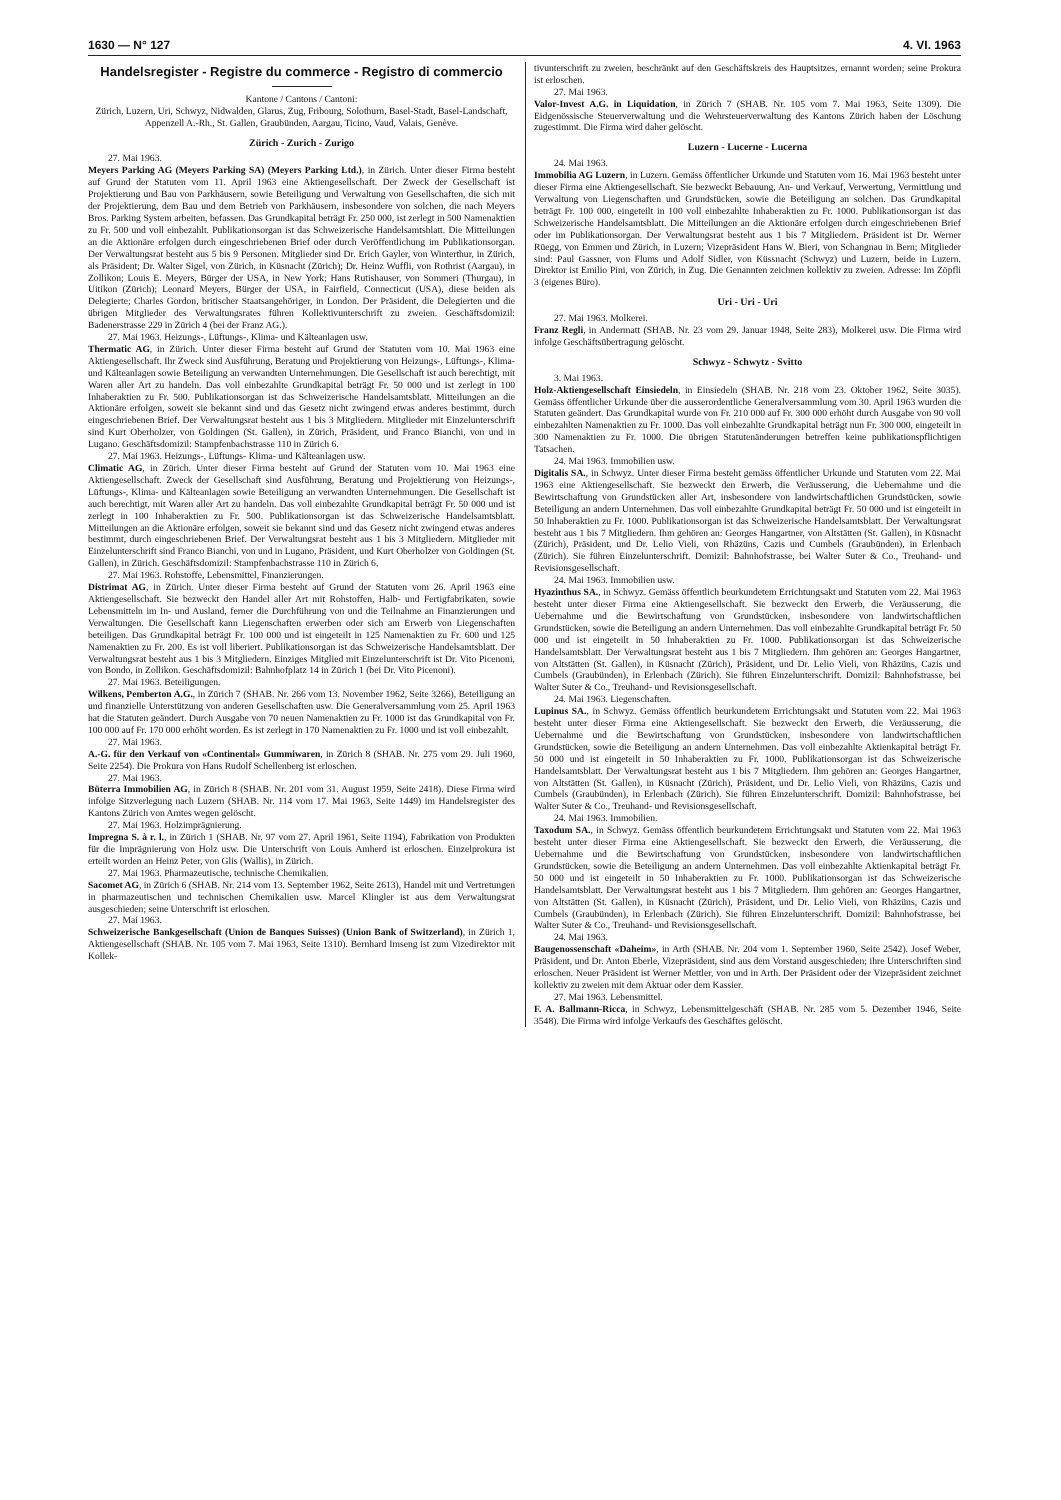1630 — N° 127 4. VI. 1963
Handelsregister - Registre du commerce - Registro di commercio
Kantone / Cantons / Cantoni:
Zürich, Luzern, Uri, Schwyz, Nidwalden, Glarus, Zug, Fribourg, Solothurn, Basel-Stadt, Basel-Landschaft, Appenzell A.-Rh., St. Gallen, Graubünden, Aargau, Ticino, Vaud, Valais, Genève.
Zürich - Zurich - Zurigo
27. Mai 1963.
Meyers Parking AG (Meyers Parking SA) (Meyers Parking Ltd.), in Zürich. Unter dieser Firma besteht auf Grund der Statuten vom 11. April 1963 eine Aktiengesellschaft. Der Zweck der Gesellschaft ist Projektierung und Bau von Parkhäusern, sowie Beteiligung und Verwaltung von Gesellschaften, die sich mit der Projektierung, dem Bau und dem Betrieb von Parkhäusern, insbesondere von solchen, die nach Meyers Bros. Parking System arbeiten, befassen. Das Grundkapital beträgt Fr. 250 000, ist zerlegt in 500 Namenaktien zu Fr. 500 und voll einbezahlt. Publikationsorgan ist das Schweizerische Handelsamtsblatt. Die Mitteilungen an die Aktionäre erfolgen durch eingeschriebenen Brief oder durch Veröffentlichung im Publikationsorgan. Der Verwaltungsrat besteht aus 5 bis 9 Personen. Mitglieder sind Dr. Erich Gayler, von Winterthur, in Zürich, als Präsident; Dr. Walter Sigel, von Zürich, in Küsnacht (Zürich); Dr. Heinz Wuffli, von Rothrist (Aargau), in Zollikon; Louis E. Meyers, Bürger der USA, in New York; Hans Rutishauser, von Sommeri (Thurgau), in Uitikon (Zürich); Leonard Meyers, Bürger der USA, in Fairfield, Connecticut (USA), diese beiden als Delegierte; Charles Gordon, britischer Staatsangehöriger, in London. Der Präsident, die Delegierten und die übrigen Mitglieder des Verwaltungsrates führen Kollektivunterschrift zu zweien. Geschäftsdomizil: Badenerstrasse 229 in Zürich 4 (bei der Franz AG.).
27. Mai 1963. Heizungs-, Lüftungs-, Klima- und Kälteanlagen usw.
Thermatic AG, in Zürich. Unter dieser Firma besteht auf Grund der Statuten vom 10. Mai 1963 eine Aktiengesellschaft. Ihr Zweck sind Ausführung, Beratung und Projektierung von Heizungs-, Lüftungs-, Klima- und Kälteanlagen sowie Beteiligung an verwandten Unternehmungen. Die Gesellschaft ist auch berechtigt, mit Waren aller Art zu handeln. Das voll einbezahlte Grundkapital beträgt Fr. 50 000 und ist zerlegt in 100 Inhaberaktien zu Fr. 500. Publikationsorgan ist das Schweizerische Handelsamtsblatt. Mitteilungen an die Aktionäre erfolgen, soweit sie bekannt sind und das Gesetz nicht zwingend etwas anderes bestimmt, durch eingeschriebenen Brief. Der Verwaltungsrat besteht aus 1 bis 3 Mitgliedern. Mitglieder mit Einzelunterschrift sind Kurt Oberholzer, von Goldingen (St. Gallen), in Zürich, Präsident, und Franco Bianchi, von und in Lugano. Geschäftsdomizil: Stampfenbachstrasse 110 in Zürich 6.
27. Mai 1963. Heizungs-, Lüftungs- Klima- und Kälteanlagen usw.
Climatic AG, in Zürich. Unter dieser Firma besteht auf Grund der Statuten vom 10. Mai 1963 eine Aktiengesellschaft. Zweck der Gesellschaft sind Ausführung, Beratung und Projektierung von Heizungs-, Lüftungs-, Klima- und Kälteanlagen sowie Beteiligung an verwandten Unternehmungen. Die Gesellschaft ist auch berechtigt, mit Waren aller Art zu handeln. Das voll einbezahlte Grundkapital beträgt Fr. 50 000 und ist zerlegt in 100 Inhaberaktien zu Fr. 500. Publikationsorgan ist das Schweizerische Handelsamtsblatt. Mitteilungen an die Aktionäre erfolgen, soweit sie bekannt sind und das Gesetz nicht zwingend etwas anderes bestimmt, durch eingeschriebenen Brief. Der Verwaltungsrat besteht aus 1 bis 3 Mitgliedern. Mitglieder mit Einzelunterschrift sind Franco Bianchi, von und in Lugano, Präsident, und Kurt Oberholzer von Goldingen (St. Gallen), in Zürich. Geschäftsdomizil: Stampfenbachstrasse 110 in Zürich 6.
27. Mai 1963. Rohstoffe, Lebensmittel, Finanzierungen.
Distrimat AG, in Zürich. Unter dieser Firma besteht auf Grund der Statuten vom 26. April 1963 eine Aktiengesellschaft. Sie bezweckt den Handel aller Art mit Rohstoffen, Halb- und Fertigfabrikaten, sowie Lebensmitteln im In- und Ausland, ferner die Durchführung von und die Teilnahme an Finanzierungen und Verwaltungen. Die Gesellschaft kann Liegenschaften erwerben oder sich am Erwerb von Liegenschaften beteiligen. Das Grundkapital beträgt Fr. 100 000 und ist eingeteilt in 125 Namenaktien zu Fr. 600 und 125 Namenaktien zu Fr. 200. Es ist voll liberiert. Publikationsorgan ist das Schweizerische Handelsamtsblatt. Der Verwaltungsrat besteht aus 1 bis 3 Mitgliedern. Einziges Mitglied mit Einzelunterschrift ist Dr. Vito Picenoni, von Bondo, in Zollikon. Geschäftsdomizil: Bahnhofplatz 14 in Zürich 1 (bei Dr. Vito Picenoni).
27. Mai 1963. Beteiligungen.
Wilkens, Pemberton A.G., in Zürich 7 (SHAB. Nr. 266 vom 13. November 1962, Seite 3266), Beteiligung an und finanzielle Unterstützung von anderen Gesellschaften usw. Die Generalversammlung vom 25. April 1963 hat die Statuten geändert. Durch Ausgabe von 70 neuen Namenaktien zu Fr. 1000 ist das Grundkapital von Fr. 100 000 auf Fr. 170 000 erhöht worden. Es ist zerlegt in 170 Namenaktien zu Fr. 1000 und ist voll einbezahlt.
27. Mai 1963.
A.-G. für den Verkauf von «Continental» Gummiwaren, in Zürich 8 (SHAB. Nr. 275 vom 29. Juli 1960, Seite 2254). Die Prokura von Hans Rudolf Schellenberg ist erloschen.
27. Mai 1963.
Büterra Immobilien AG, in Zürich 8 (SHAB. Nr. 201 vom 31. August 1959, Seite 2418). Diese Firma wird infolge Sitzverlegung nach Luzern (SHAB. Nr. 114 vom 17. Mai 1963, Seite 1449) im Handelsregister des Kantons Zürich von Amtes wegen gelöscht.
27. Mai 1963. Holzimprägnierung.
Impregna S. à r. l., in Zürich 1 (SHAB. Nr. 97 vom 27. April 1961, Seite 1194), Fabrikation von Produkten für die Imprägnierung von Holz usw. Die Unterschrift von Louis Amherd ist erloschen. Einzelprokura ist erteilt worden an Heinz Peter, von Glis (Wallis), in Zürich.
27. Mai 1963. Pharmazeutische, technische Chemikalien.
Sacomet AG, in Zürich 6 (SHAB. Nr. 214 vom 13. September 1962, Seite 2613), Handel mit und Vertretungen in pharmazeutischen und technischen Chemikalien usw. Marcel Klingler ist aus dem Verwaltungsrat ausgeschieden; seine Unterschrift ist erloschen.
27. Mai 1963.
Schweizerische Bankgesellschaft (Union de Banques Suisses) (Union Bank of Switzerland), in Zürich 1, Aktiengesellschaft (SHAB. Nr. 105 vom 7. Mai 1963, Seite 1310). Bernhard Imseng ist zum Vizedirektor mit Kollek-
tivunterschrift zu zweien, beschränkt auf den Geschäftskreis des Hauptsitzes, ernannt worden; seine Prokura ist erloschen.
27. Mai 1963.
Valor-Invest A.G. in Liquidation, in Zürich 7 (SHAB. Nr. 105 vom 7. Mai 1963, Seite 1309). Die Eidgenössische Steuerverwaltung und die Wehrsteuerverwaltung des Kantons Zürich haben der Löschung zugestimmt. Die Firma wird daher gelöscht.
Luzern - Lucerne - Lucerna
24. Mai 1963.
Immobilia AG Luzern, in Luzern. Gemäss öffentlicher Urkunde und Statuten vom 16. Mai 1963 besteht unter dieser Firma eine Aktiengesellschaft. Sie bezweckt Bebauung, An- und Verkauf, Verwertung, Vermittlung und Verwaltung von Liegenschaften und Grundstücken, sowie die Beteiligung an solchen. Das Grundkapital beträgt Fr. 100 000, eingeteilt in 100 voll einbezahlte Inhaberaktien zu Fr. 1000. Publikationsorgan ist das Schweizerische Handelsamtsblatt. Die Mitteilungen an die Aktionäre erfolgen durch eingeschriebenen Brief oder im Publikationsorgan. Der Verwaltungsrat besteht aus 1 bis 7 Mitgliedern. Präsident ist Dr. Werner Rüegg, von Emmen und Zürich, in Luzern; Vizepräsident Hans W. Bieri, von Schangnau in Bern; Mitglieder sind: Paul Gassner, von Flums und Adolf Sidler, von Küssnacht (Schwyz) und Luzern, beide in Luzern. Direktor ist Emilio Pini, von Zürich, in Zug. Die Genannten zeichnen kollektiv zu zweien. Adresse: Im Zöpfli 3 (eigenes Büro).
Uri - Uri - Uri
27. Mai 1963. Molkerei.
Franz Regli, in Andermatt (SHAB. Nr. 23 vom 29. Januar 1948, Seite 283), Molkerei usw. Die Firma wird infolge Geschäftsübertragung gelöscht.
Schwyz - Schwytz - Svitto
3. Mai 1963.
Holz-Aktiengesellschaft Einsiedeln, in Einsiedeln (SHAB. Nr. 218 vom 23. Oktober 1962, Seite 3035). Gemäss öffentlicher Urkunde über die ausserordentliche Generalversammlung vom 30. April 1963 wurden die Statuten geändert. Das Grundkapital wurde von Fr. 210 000 auf Fr. 300 000 erhöht durch Ausgabe von 90 voll einbezahlten Namenaktien zu Fr. 1000. Das voll einbezahlte Grundkapital beträgt nun Fr. 300 000, eingeteilt in 300 Namenaktien zu Fr. 1000. Die übrigen Statutenänderungen betreffen keine publikationspflichtigen Tatsachen.
24. Mai 1963. Immobilien usw.
Digitalis SA., in Schwyz. Unter dieser Firma besteht gemäss öffentlicher Urkunde und Statuten vom 22. Mai 1963 eine Aktiengesellschaft. Sie bezweckt den Erwerb, die Veräusserung, die Uebernahme und die Bewirtschaftung von Grundstücken aller Art, insbesondere von landwirtschaftlichen Grundstücken, sowie Beteiligung an andern Unternehmen. Das voll einbezahlte Grundkapital beträgt Fr. 50 000 und ist eingeteilt in 50 Inhaberaktien zu Fr. 1000. Publikationsorgan ist das Schweizerische Handelsamtsblatt. Der Verwaltungsrat besteht aus 1 bis 7 Mitgliedern. Ihm gehören an: Georges Hangartner, von Altstätten (St. Gallen), in Küsnacht (Zürich), Präsident, und Dr. Lelio Vieli, von Rhäzüns, Cazis und Cumbels (Graubünden), in Erlenbach (Zürich). Sie führen Einzelunterschrift. Domizil: Bahnhofstrasse, bei Walter Suter & Co., Treuhand- und Revisionsgesellschaft.
24. Mai 1963. Immobilien usw.
Hyazinthus SA., in Schwyz. Gemäss öffentlich beurkundetem Errichtungsakt und Statuten vom 22. Mai 1963 besteht unter dieser Firma eine Aktiengesellschaft. Sie bezweckt den Erwerb, die Veräusserung, die Uebernahme und die Bewirtschaftung von Grundstücken, insbesondere von landwirtschaftlichen Grundstücken, sowie die Beteiligung an andern Unternehmen. Das voll einbezahlte Grundkapital beträgt Fr. 50 000 und ist eingeteilt in 50 Inhaberaktien zu Fr. 1000. Publikationsorgan ist das Schweizerische Handelsamtsblatt. Der Verwaltungsrat besteht aus 1 bis 7 Mitgliedern. Ihm gehören an: Georges Hangartner, von Altstätten (St. Gallen), in Küsnacht (Zürich), Präsident, und Dr. Lelio Vieli, von Rhäzüns, Cazis und Cumbels (Graubünden), in Erlenbach (Zürich). Sie führen Einzelunterschrift. Domizil: Bahnhofstrasse, bei Walter Suter & Co., Treuhand- und Revisionsgesellschaft.
24. Mai 1963. Liegenschaften.
Lupinus SA., in Schwyz. Gemäss öffentlich beurkundetem Errichtungsakt und Statuten vom 22. Mai 1963 besteht unter dieser Firma eine Aktiengesellschaft. Sie bezweckt den Erwerb, die Veräusserung, die Uebernahme und die Bewirtschaftung von Grundstücken, insbesondere von landwirtschaftlichen Grundstücken, sowie die Beteiligung an andern Unternehmen. Das voll einbezahlte Aktienkapital beträgt Fr. 50 000 und ist eingeteilt in 50 Inhaberaktien zu Fr. 1000. Publikationsorgan ist das Schweizerische Handelsamtsblatt. Der Verwaltungsrat besteht aus 1 bis 7 Mitgliedern. Ihm gehören an: Georges Hangartner, von Altstätten (St. Gallen), in Küsnacht (Zürich), Präsident, und Dr. Lelio Vieli, von Rhäzüns, Cazis und Cumbels (Graubünden), in Erlenbach (Zürich). Sie führen Einzelunterschrift. Domizil: Bahnhofstrasse, bei Walter Suter & Co., Treuhand- und Revisionsgesellschaft.
24. Mai 1963. Immobilien.
Taxodum SA., in Schwyz. Gemäss öffentlich beurkundetem Errichtungsakt und Statuten vom 22. Mai 1963 besteht unter dieser Firma eine Aktiengesellschaft. Sie bezweckt den Erwerb, die Veräusserung, die Uebernahme und die Bewirtschaftung von Grundstücken, insbesondere von landwirtschaftlichen Grundstücken, sowie die Beteiligung an andern Unternehmen. Das voll einbezahlte Aktienkapital beträgt Fr. 50 000 und ist eingeteilt in 50 Inhaberaktien zu Fr. 1000. Publikationsorgan ist das Schweizerische Handelsamtsblatt. Der Verwaltungsrat besteht aus 1 bis 7 Mitgliedern. Ihm gehören an: Georges Hangartner, von Altstätten (St. Gallen), in Küsnacht (Zürich), Präsident, und Dr. Lelio Vieli, von Rhäzüns, Cazis und Cumbels (Graubünden), in Erlenbach (Zürich). Sie führen Einzelunterschrift. Domizil: Bahnhofstrasse, bei Walter Suter & Co., Treuhand- und Revisionsgesellschaft.
24. Mai 1963.
Baugenossenschaft «Daheim», in Arth (SHAB. Nr. 204 vom 1. September 1960, Seite 2542). Josef Weber, Präsident, und Dr. Anton Eberle, Vizepräsident, sind aus dem Vorstand ausgeschieden; ihre Unterschriften sind erloschen. Neuer Präsident ist Werner Mettler, von und in Arth. Der Präsident oder der Vizepräsident zeichnet kollektiv zu zweien mit dem Aktuar oder dem Kassier.
27. Mai 1963. Lebensmittel.
F. A. Ballmann-Ricca, in Schwyz, Lebensmittelgeschäft (SHAB. Nr. 285 vom 5. Dezember 1946, Seite 3548). Die Firma wird infolge Verkaufs des Geschäftes gelöscht.